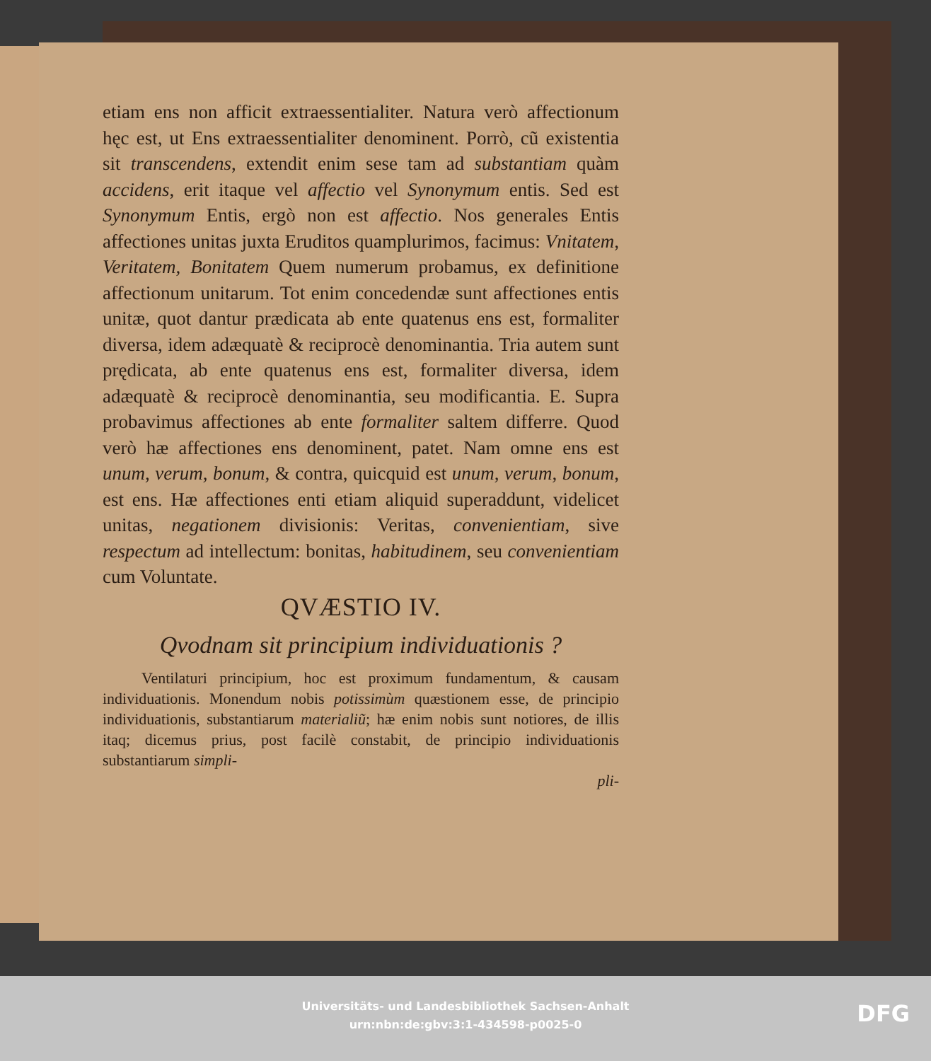etiam ens non afficit extraessentialiter. Natura verò affectionum hęc est, ut Ens extraessentialiter denominent. Porrò, cũ existentia sit transcendens, extendit enim sese tam ad substantiam quàm accidens, erit itaque vel affectio vel Synonymum entis. Sed est Synonymum Entis, ergò non est affectio. Nos generales Entis affectiones unitas juxta Eruditos quamplurimos, facimus: Vnitatem, Veritatem, Bonitatem Quem numerum probamus, ex definitione affectionum unitarum. Tot enim concedendæ sunt affectiones entis unitæ, quot dantur prædicata ab ente quatenus ens est, formaliter diversa, idem adæquatè & reciprocè denominantia. Tria autem sunt prędicata, ab ente quatenus ens est, formaliter diversa, idem adæquatè & reciprocè denominantia, seu modificantia. E. Supra probavimus affectiones ab ente formaliter saltem differre. Quod verò hæ affectiones ens denominent, patet. Nam omne ens est unum, verum, bonum, & contra, quicquid est unum, verum, bonum, est ens. Hæ affectiones enti etiam aliquid superaddunt, videlicet unitas, negationem divisionis: Veritas, convenientiam, sive respectum ad intellectum: bonitas, habitudinem, seu convenientiam cum Voluntate.
QVÆSTIO IV.
Qvodnam sit principium individuationis ?
Ventilaturi principium, hoc est proximum fundamentum, & causam individuationis. Monendum nobis potissimùm quæstionem esse, de principio individuationis, substantiarum materialiũ; hæ enim nobis sunt notiores, de illis itaq; dicemus prius, post facilè constabit, de principio individuationis substantiarum simpli-
pli-
Universitäts- und Landesbibliothek Sachsen-Anhalt
urn:nbn:de:gbv:3:1-434598-p0025-0
DFG